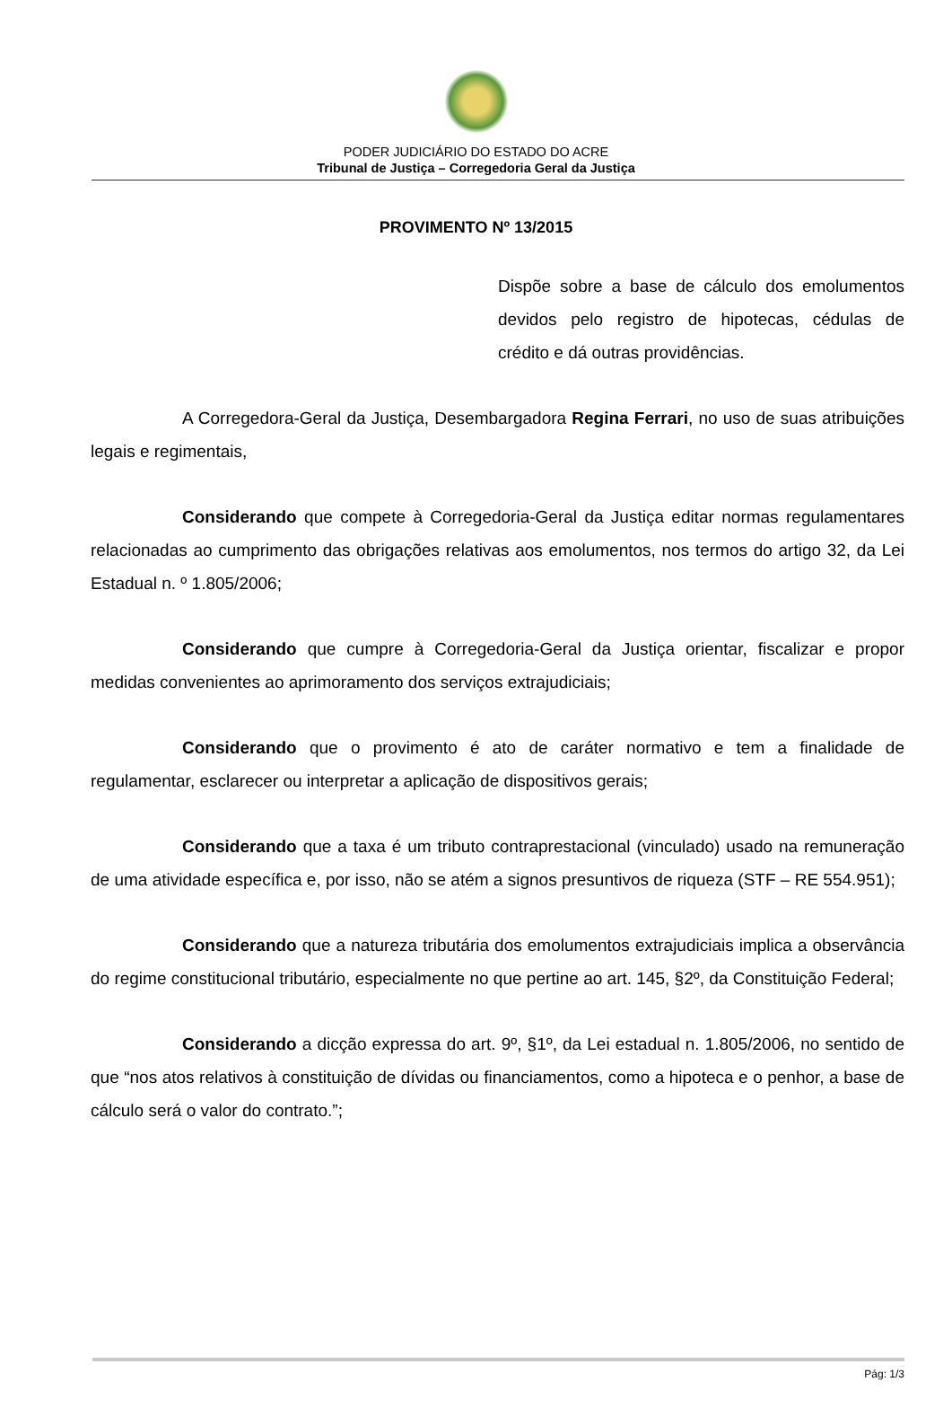PODER JUDICIÁRIO DO ESTADO DO ACRE
Tribunal de Justiça – Corregedoria Geral da Justiça
PROVIMENTO Nº 13/2015
Dispõe sobre a base de cálculo dos emolumentos devidos pelo registro de hipotecas, cédulas de crédito e dá outras providências.
A Corregedora-Geral da Justiça, Desembargadora Regina Ferrari, no uso de suas atribuições legais e regimentais,
Considerando que compete à Corregedoria-Geral da Justiça editar normas regulamentares relacionadas ao cumprimento das obrigações relativas aos emolumentos, nos termos do artigo 32, da Lei Estadual n. º 1.805/2006;
Considerando que cumpre à Corregedoria-Geral da Justiça orientar, fiscalizar e propor medidas convenientes ao aprimoramento dos serviços extrajudiciais;
Considerando que o provimento é ato de caráter normativo e tem a finalidade de regulamentar, esclarecer ou interpretar a aplicação de dispositivos gerais;
Considerando que a taxa é um tributo contraprestacional (vinculado) usado na remuneração de uma atividade específica e, por isso, não se atém a signos presuntivos de riqueza (STF – RE 554.951);
Considerando que a natureza tributária dos emolumentos extrajudiciais implica a observância do regime constitucional tributário, especialmente no que pertine ao art. 145, §2º, da Constituição Federal;
Considerando a dicção expressa do art. 9º, §1º, da Lei estadual n. 1.805/2006, no sentido de que “nos atos relativos à constituição de dívidas ou financiamentos, como a hipoteca e o penhor, a base de cálculo será o valor do contrato.”;
Pág: 1/3